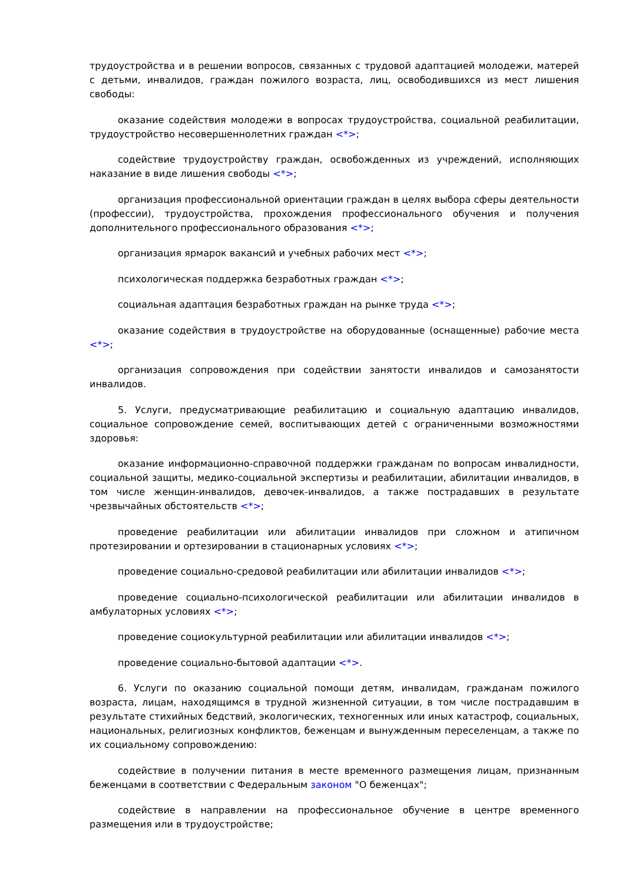трудоустройства и в решении вопросов, связанных с трудовой адаптацией молодежи, матерей с детьми, инвалидов, граждан пожилого возраста, лиц, освободившихся из мест лишения свободы:
оказание содействия молодежи в вопросах трудоустройства, социальной реабилитации, трудоустройство несовершеннолетних граждан <*>;
содействие трудоустройству граждан, освобожденных из учреждений, исполняющих наказание в виде лишения свободы <*>;
организация профессиональной ориентации граждан в целях выбора сферы деятельности (профессии), трудоустройства, прохождения профессионального обучения и получения дополнительного профессионального образования <*>;
организация ярмарок вакансий и учебных рабочих мест <*>;
психологическая поддержка безработных граждан <*>;
социальная адаптация безработных граждан на рынке труда <*>;
оказание содействия в трудоустройстве на оборудованные (оснащенные) рабочие места <*>;
организация сопровождения при содействии занятости инвалидов и самозанятости инвалидов.
5. Услуги, предусматривающие реабилитацию и социальную адаптацию инвалидов, социальное сопровождение семей, воспитывающих детей с ограниченными возможностями здоровья:
оказание информационно-справочной поддержки гражданам по вопросам инвалидности, социальной защиты, медико-социальной экспертизы и реабилитации, абилитации инвалидов, в том числе женщин-инвалидов, девочек-инвалидов, а также пострадавших в результате чрезвычайных обстоятельств <*>;
проведение реабилитации или абилитации инвалидов при сложном и атипичном протезировании и ортезировании в стационарных условиях <*>;
проведение социально-средовой реабилитации или абилитации инвалидов <*>;
проведение социально-психологической реабилитации или абилитации инвалидов в амбулаторных условиях <*>;
проведение социокультурной реабилитации или абилитации инвалидов <*>;
проведение социально-бытовой адаптации <*>.
6. Услуги по оказанию социальной помощи детям, инвалидам, гражданам пожилого возраста, лицам, находящимся в трудной жизненной ситуации, в том числе пострадавшим в результате стихийных бедствий, экологических, техногенных или иных катастроф, социальных, национальных, религиозных конфликтов, беженцам и вынужденным переселенцам, а также по их социальному сопровождению:
содействие в получении питания в месте временного размещения лицам, признанным беженцами в соответствии с Федеральным законом "О беженцах";
содействие в направлении на профессиональное обучение в центре временного размещения или в трудоустройстве;